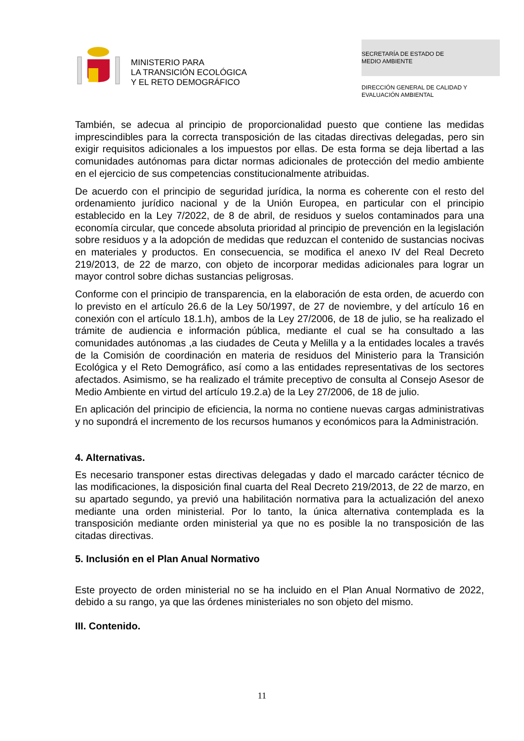MINISTERIO PARA
LA TRANSICIÓN ECOLÓGICA
Y EL RETO DEMOGRÁFICO
SECRETARÍA DE ESTADO DE
MEDIO AMBIENTE
DIRECCIÓN GENERAL DE CALIDAD Y
EVALUACIÓN AMBIENTAL
También, se adecua al principio de proporcionalidad puesto que contiene las medidas imprescindibles para la correcta transposición de las citadas directivas delegadas, pero sin exigir requisitos adicionales a los impuestos por ellas. De esta forma se deja libertad a las comunidades autónomas para dictar normas adicionales de protección del medio ambiente en el ejercicio de sus competencias constitucionalmente atribuidas.
De acuerdo con el principio de seguridad jurídica, la norma es coherente con el resto del ordenamiento jurídico nacional y de la Unión Europea, en particular con el principio establecido en la Ley 7/2022, de 8 de abril, de residuos y suelos contaminados para una economía circular, que concede absoluta prioridad al principio de prevención en la legislación sobre residuos y a la adopción de medidas que reduzcan el contenido de sustancias nocivas en materiales y productos. En consecuencia, se modifica el anexo IV del Real Decreto 219/2013, de 22 de marzo, con objeto de incorporar medidas adicionales para lograr un mayor control sobre dichas sustancias peligrosas.
Conforme con el principio de transparencia, en la elaboración de esta orden, de acuerdo con lo previsto en el artículo 26.6 de la Ley 50/1997, de 27 de noviembre, y del artículo 16 en conexión con el artículo 18.1.h), ambos de la Ley 27/2006, de 18 de julio, se ha realizado el trámite de audiencia e información pública, mediante el cual se ha consultado a las comunidades autónomas ,a las ciudades de Ceuta y Melilla y a la entidades locales a través de la Comisión de coordinación en materia de residuos del Ministerio para la Transición Ecológica y el Reto Demográfico, así como a las entidades representativas de los sectores afectados. Asimismo, se ha realizado el trámite preceptivo de consulta al Consejo Asesor de Medio Ambiente en virtud del artículo 19.2.a) de la Ley 27/2006, de 18 de julio.
En aplicación del principio de eficiencia, la norma no contiene nuevas cargas administrativas y no supondrá el incremento de los recursos humanos y económicos para la Administración.
4. Alternativas.
Es necesario transponer estas directivas delegadas y dado el marcado carácter técnico de las modificaciones, la disposición final cuarta del Real Decreto 219/2013, de 22 de marzo, en su apartado segundo, ya previó una habilitación normativa para la actualización del anexo mediante una orden ministerial. Por lo tanto, la única alternativa contemplada es la transposición mediante orden ministerial ya que no es posible la no transposición de las citadas directivas.
5. Inclusión en el Plan Anual Normativo
Este proyecto de orden ministerial no se ha incluido en el Plan Anual Normativo de 2022, debido a su rango, ya que las órdenes ministeriales no son objeto del mismo.
III. Contenido.
11